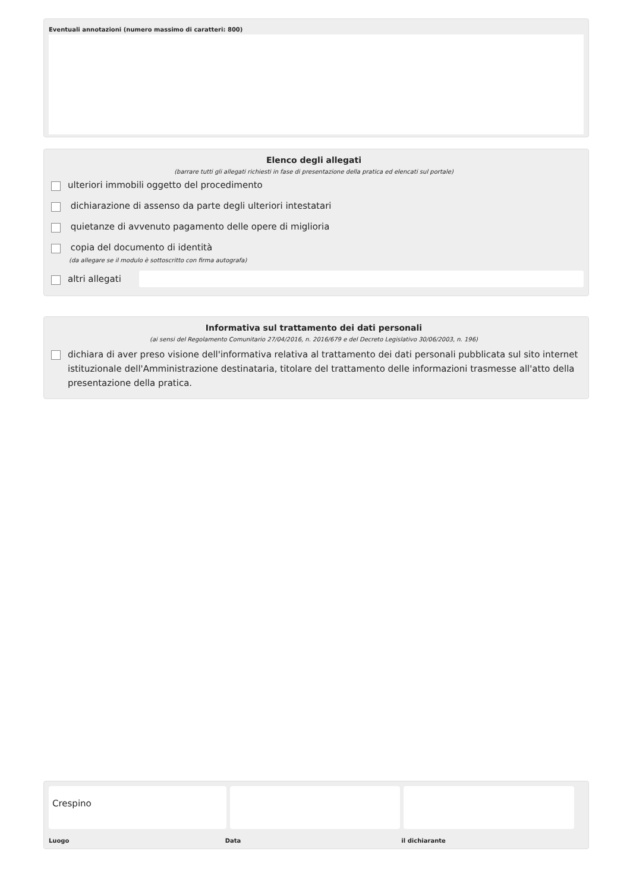Eventuali annotazioni (numero massimo di caratteri: 800)
Elenco degli allegati
(barrare tutti gli allegati richiesti in fase di presentazione della pratica ed elencati sul portale)
ulteriori immobili oggetto del procedimento
dichiarazione di assenso da parte degli ulteriori intestatari
quietanze di avvenuto pagamento delle opere di miglioria
copia del documento di identità
(da allegare se il modulo è sottoscritto con firma autografa)
altri allegati
Informativa sul trattamento dei dati personali
(ai sensi del Regolamento Comunitario 27/04/2016, n. 2016/679 e del Decreto Legislativo 30/06/2003, n. 196)
dichiara di aver preso visione dell'informativa relativa al trattamento dei dati personali pubblicata sul sito internet istituzionale dell'Amministrazione destinataria, titolare del trattamento delle informazioni trasmesse all'atto della presentazione della pratica.
Crespino
Luogo Data il dichiarante